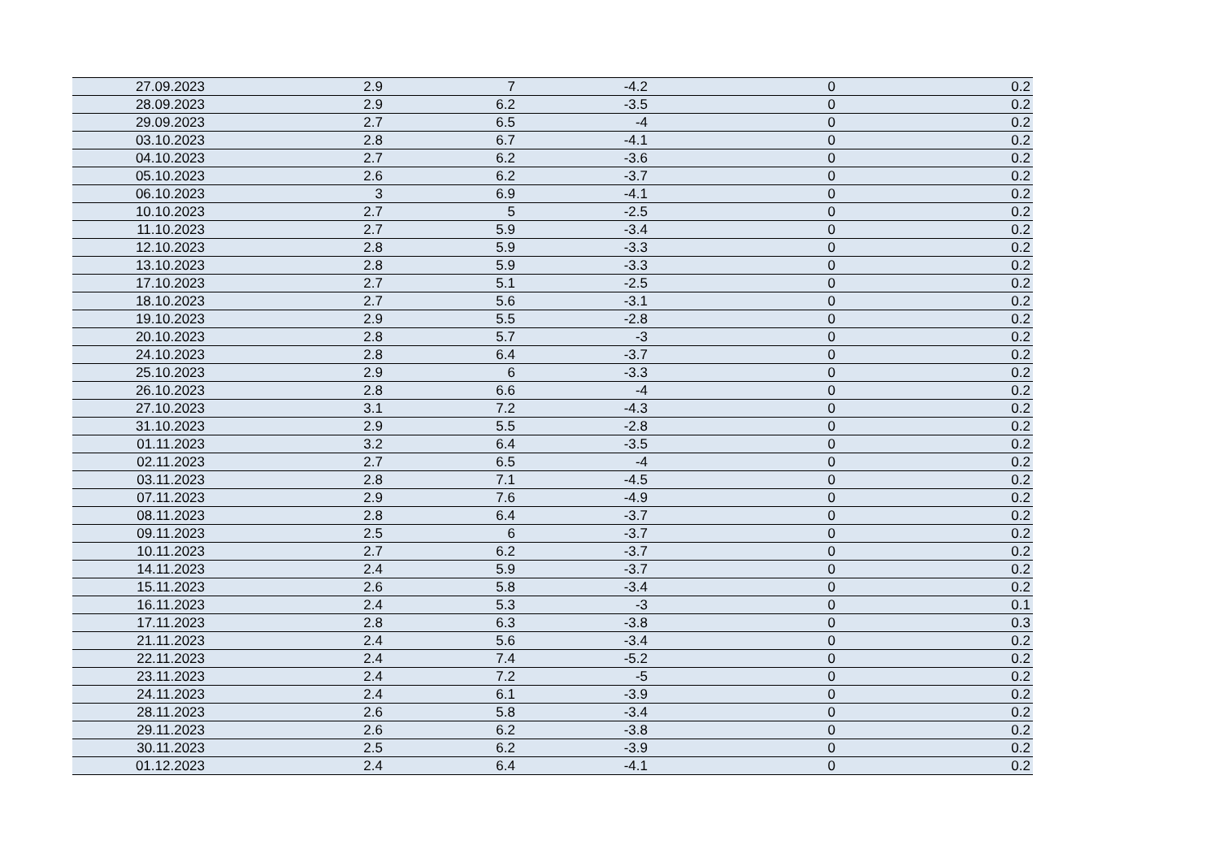| 27.09.2023 | 2.9 | 7 | -4.2 | 0 | 0.2 |
| 28.09.2023 | 2.9 | 6.2 | -3.5 | 0 | 0.2 |
| 29.09.2023 | 2.7 | 6.5 | -4 | 0 | 0.2 |
| 03.10.2023 | 2.8 | 6.7 | -4.1 | 0 | 0.2 |
| 04.10.2023 | 2.7 | 6.2 | -3.6 | 0 | 0.2 |
| 05.10.2023 | 2.6 | 6.2 | -3.7 | 0 | 0.2 |
| 06.10.2023 | 3 | 6.9 | -4.1 | 0 | 0.2 |
| 10.10.2023 | 2.7 | 5 | -2.5 | 0 | 0.2 |
| 11.10.2023 | 2.7 | 5.9 | -3.4 | 0 | 0.2 |
| 12.10.2023 | 2.8 | 5.9 | -3.3 | 0 | 0.2 |
| 13.10.2023 | 2.8 | 5.9 | -3.3 | 0 | 0.2 |
| 17.10.2023 | 2.7 | 5.1 | -2.5 | 0 | 0.2 |
| 18.10.2023 | 2.7 | 5.6 | -3.1 | 0 | 0.2 |
| 19.10.2023 | 2.9 | 5.5 | -2.8 | 0 | 0.2 |
| 20.10.2023 | 2.8 | 5.7 | -3 | 0 | 0.2 |
| 24.10.2023 | 2.8 | 6.4 | -3.7 | 0 | 0.2 |
| 25.10.2023 | 2.9 | 6 | -3.3 | 0 | 0.2 |
| 26.10.2023 | 2.8 | 6.6 | -4 | 0 | 0.2 |
| 27.10.2023 | 3.1 | 7.2 | -4.3 | 0 | 0.2 |
| 31.10.2023 | 2.9 | 5.5 | -2.8 | 0 | 0.2 |
| 01.11.2023 | 3.2 | 6.4 | -3.5 | 0 | 0.2 |
| 02.11.2023 | 2.7 | 6.5 | -4 | 0 | 0.2 |
| 03.11.2023 | 2.8 | 7.1 | -4.5 | 0 | 0.2 |
| 07.11.2023 | 2.9 | 7.6 | -4.9 | 0 | 0.2 |
| 08.11.2023 | 2.8 | 6.4 | -3.7 | 0 | 0.2 |
| 09.11.2023 | 2.5 | 6 | -3.7 | 0 | 0.2 |
| 10.11.2023 | 2.7 | 6.2 | -3.7 | 0 | 0.2 |
| 14.11.2023 | 2.4 | 5.9 | -3.7 | 0 | 0.2 |
| 15.11.2023 | 2.6 | 5.8 | -3.4 | 0 | 0.2 |
| 16.11.2023 | 2.4 | 5.3 | -3 | 0 | 0.1 |
| 17.11.2023 | 2.8 | 6.3 | -3.8 | 0 | 0.3 |
| 21.11.2023 | 2.4 | 5.6 | -3.4 | 0 | 0.2 |
| 22.11.2023 | 2.4 | 7.4 | -5.2 | 0 | 0.2 |
| 23.11.2023 | 2.4 | 7.2 | -5 | 0 | 0.2 |
| 24.11.2023 | 2.4 | 6.1 | -3.9 | 0 | 0.2 |
| 28.11.2023 | 2.6 | 5.8 | -3.4 | 0 | 0.2 |
| 29.11.2023 | 2.6 | 6.2 | -3.8 | 0 | 0.2 |
| 30.11.2023 | 2.5 | 6.2 | -3.9 | 0 | 0.2 |
| 01.12.2023 | 2.4 | 6.4 | -4.1 | 0 | 0.2 |